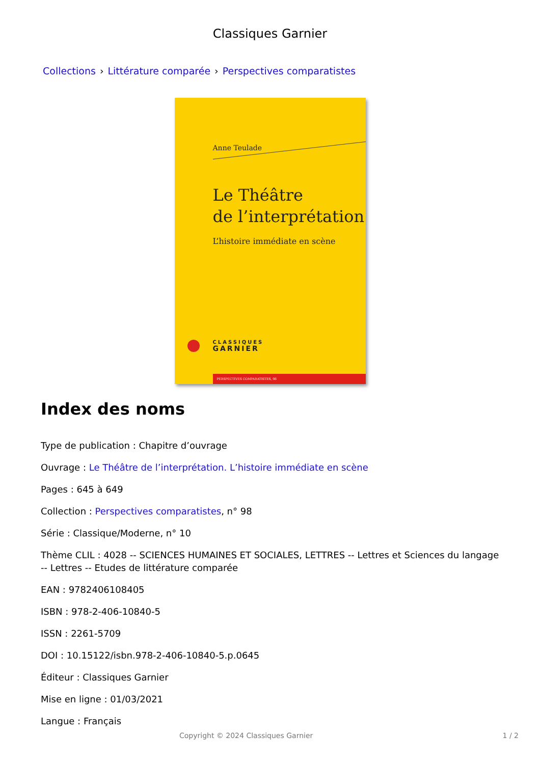Classiques Garnier
Collections › Littérature comparée › Perspectives comparatistes
Anne Teulade
Le Théâtre
de l’interprétation
L’histoire immédiate en scène
CLASSIQUES
GARNIER
PERSPECTIVES COMPARATISTES, 98
Index des noms
Type de publication : Chapitre d’ouvrage
Ouvrage : Le Théâtre de l’interprétation. L’histoire immédiate en scène
Pages : 645 à 649
Collection : Perspectives comparatistes, n° 98
Série : Classique/Moderne, n° 10
Thème CLIL : 4028 -- SCIENCES HUMAINES ET SOCIALES, LETTRES -- Lettres et Sciences du langage -- Lettres -- Etudes de littérature comparée
EAN : 9782406108405
ISBN : 978-2-406-10840-5
ISSN : 2261-5709
DOI : 10.15122/isbn.978-2-406-10840-5.p.0645
Éditeur : Classiques Garnier
Mise en ligne : 01/03/2021
Langue : Français
Copyright © 2024 Classiques Garnier 1 / 2